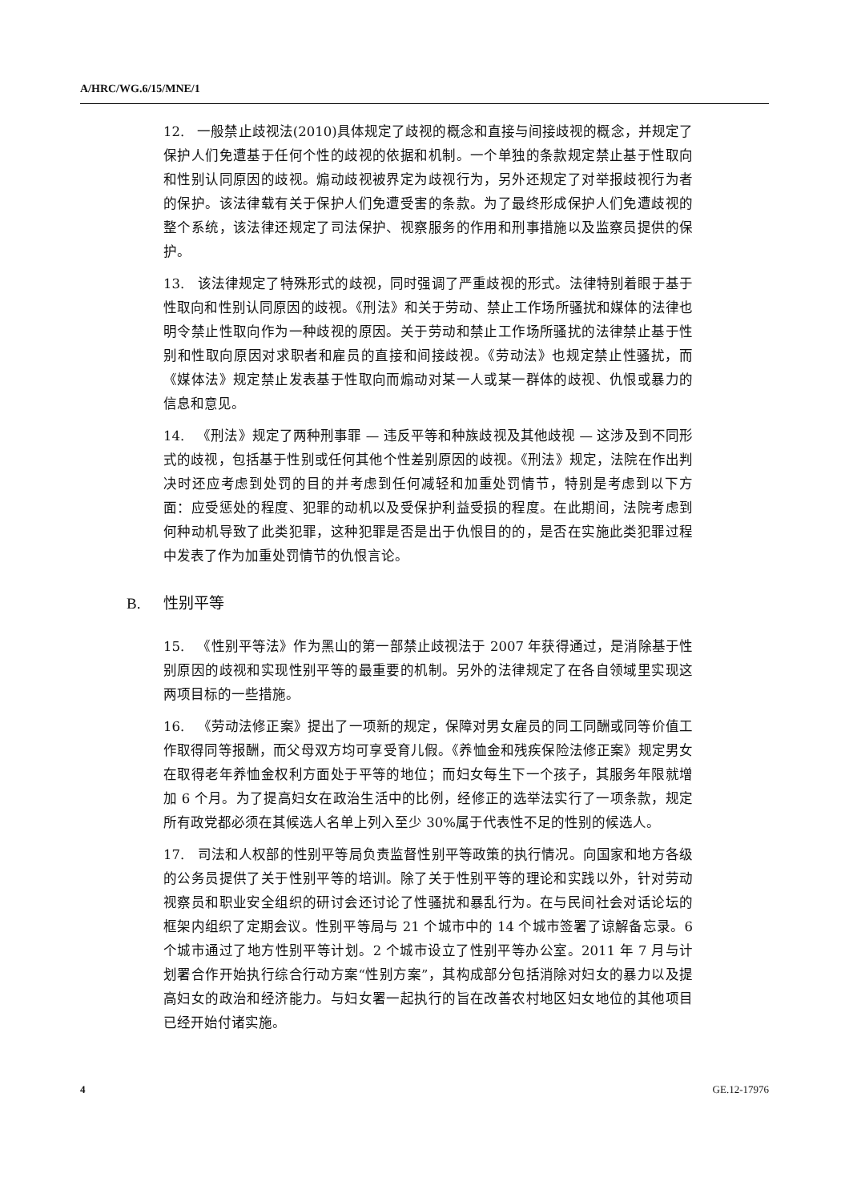A/HRC/WG.6/15/MNE/1
12. 一般禁止歧视法(2010)具体规定了歧视的概念和直接与间接歧视的概念，并规定了保护人们免遭基于任何个性的歧视的依据和机制。一个单独的条款规定禁止基于性取向和性别认同原因的歧视。煽动歧视被界定为歧视行为，另外还规定了对举报歧视行为者的保护。该法律载有关于保护人们免遭受害的条款。为了最终形成保护人们免遭歧视的整个系统，该法律还规定了司法保护、视察服务的作用和刑事措施以及监察员提供的保护。
13. 该法律规定了特殊形式的歧视，同时强调了严重歧视的形式。法律特别着眼于基于性取向和性别认同原因的歧视。《刑法》和关于劳动、禁止工作场所骚扰和媒体的法律也明令禁止性取向作为一种歧视的原因。关于劳动和禁止工作场所骚扰的法律禁止基于性别和性取向原因对求职者和雇员的直接和间接歧视。《劳动法》也规定禁止性骚扰，而《媒体法》规定禁止发表基于性取向而煽动对某一人或某一群体的歧视、仇恨或暴力的信息和意见。
14. 《刑法》规定了两种刑事罪 — 违反平等和种族歧视及其他歧视 — 这涉及到不同形式的歧视，包括基于性别或任何其他个性差别原因的歧视。《刑法》规定，法院在作出判决时还应考虑到处罚的目的并考虑到任何减轻和加重处罚情节，特别是考虑到以下方面：应受惩处的程度、犯罪的动机以及受保护利益受损的程度。在此期间，法院考虑到何种动机导致了此类犯罪，这种犯罪是否是出于仇恨目的的，是否在实施此类犯罪过程中发表了作为加重处罚情节的仇恨言论。
B. 性别平等
15. 《性别平等法》作为黑山的第一部禁止歧视法于 2007 年获得通过，是消除基于性别原因的歧视和实现性别平等的最重要的机制。另外的法律规定了在各自领域里实现这两项目标的一些措施。
16. 《劳动法修正案》提出了一项新的规定，保障对男女雇员的同工同酬或同等价值工作取得同等报酬，而父母双方均可享受育儿假。《养恤金和残疾保险法修正案》规定男女在取得老年养恤金权利方面处于平等的地位；而妇女每生下一个孩子，其服务年限就增加 6 个月。为了提高妇女在政治生活中的比例，经修正的选举法实行了一项条款，规定所有政党都必须在其候选人名单上列入至少 30%属于代表性不足的性别的候选人。
17. 司法和人权部的性别平等局负责监督性别平等政策的执行情况。向国家和地方各级的公务员提供了关于性别平等的培训。除了关于性别平等的理论和实践以外，针对劳动视察员和职业安全组织的研讨会还讨论了性骚扰和暴乱行为。在与民间社会对话论坛的框架内组织了定期会议。性别平等局与 21 个城市中的 14 个城市签署了谅解备忘录。6 个城市通过了地方性别平等计划。2 个城市设立了性别平等办公室。2011 年 7 月与计划署合作开始执行综合行动方案“性别方案”，其构成部分包括消除对妇女的暴力以及提高妇女的政治和经济能力。与妇女署一起执行的旨在改善农村地区妇女地位的其他项目已经开始付诸实施。
4 GE.12-17976